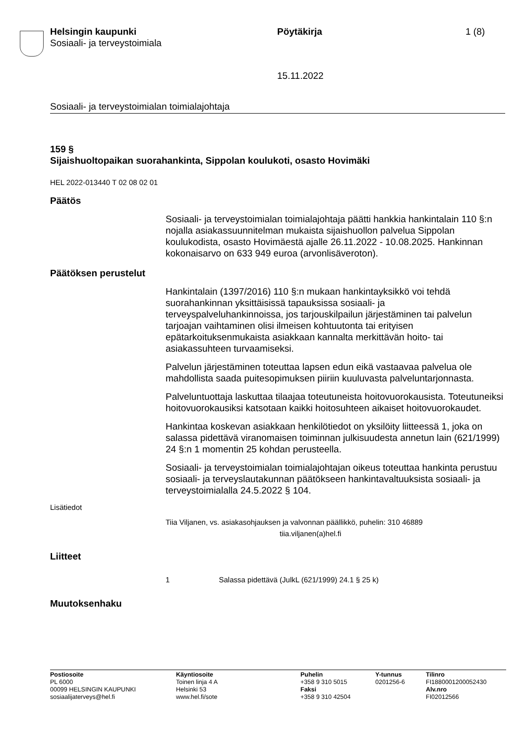Helsingin kaupunki
Sosiaali- ja terveystoimiala
Pöytäkirja 1 (8)
15.11.2022
Sosiaali- ja terveystoimialan toimialajohtaja
159 §
Sijaishuoltopaikan suorahankinta, Sippolan koulukoti, osasto Hovimäki
HEL 2022-013440 T 02 08 02 01
Päätös
Sosiaali- ja terveystoimialan toimialajohtaja päätti hankkia hankintalain 110 §:n nojalla asiakassuunnitelman mukaista sijaishuollon palvelua Sippolan koulukodista, osasto Hovimäestä ajalle 26.11.2022 - 10.08.2025. Hankinnan kokonaisarvo on 633 949 euroa (arvonlisäveroton).
Päätöksen perustelut
Hankintalain (1397/2016) 110 §:n mukaan hankintayksikkö voi tehdä suorahankinnan yksittäisissä tapauksissa sosiaali- ja terveyspalveluhankinnoissa, jos tarjouskilpailun järjestäminen tai palvelun tarjoajan vaihtaminen olisi ilmeisen kohtuutonta tai erityisen epätarkoituksenmukaista asiakkaan kannalta merkittävän hoito- tai asiakassuhteen turvaamiseksi.
Palvelun järjestäminen toteuttaa lapsen edun eikä vastaavaa palvelua ole mahdollista saada puitesopimuksen piiriin kuuluvasta palveluntarjonnasta.
Palveluntuottaja laskuttaa tilaajaa toteutuneista hoitovuorokausista. Toteutuneiksi hoitovuorokausiksi katsotaan kaikki hoitosuhteen aikaiset hoitovuorokaudet.
Hankintaa koskevan asiakkaan henkilötiedot on yksilöity liitteessä 1, joka on salassa pidettävä viranomaisen toiminnan julkisuudesta annetun lain (621/1999) 24 §:n 1 momentin 25 kohdan perusteella.
Sosiaali- ja terveystoimialan toimialajohtajan oikeus toteuttaa hankinta perustuu sosiaali- ja terveyslautakunnan päätökseen hankintavaltuuksista sosiaali- ja terveystoimialalla 24.5.2022 § 104.
Lisätiedot
Tiia Viljanen, vs. asiakasohjauksen ja valvonnan päällikkö, puhelin: 310 46889
tiia.viljanen(a)hel.fi
Liitteet
1 Salassa pidettävä (JulkL (621/1999) 24.1 § 25 k)
Muutoksenhaku
Postiosoite
PL 6000
00099 HELSINGIN KAUPUNKI
sosiaalijaterveys@hel.fi
Käyntiosoite
Toinen linja 4 A
Helsinki 53
www.hel.fi/sote
Puhelin
+358 9 310 5015
Faksi
+358 9 310 42504
Y-tunnus
0201256-6
Tilinro
FI1880001200052430
Alv.nro
FI02012566